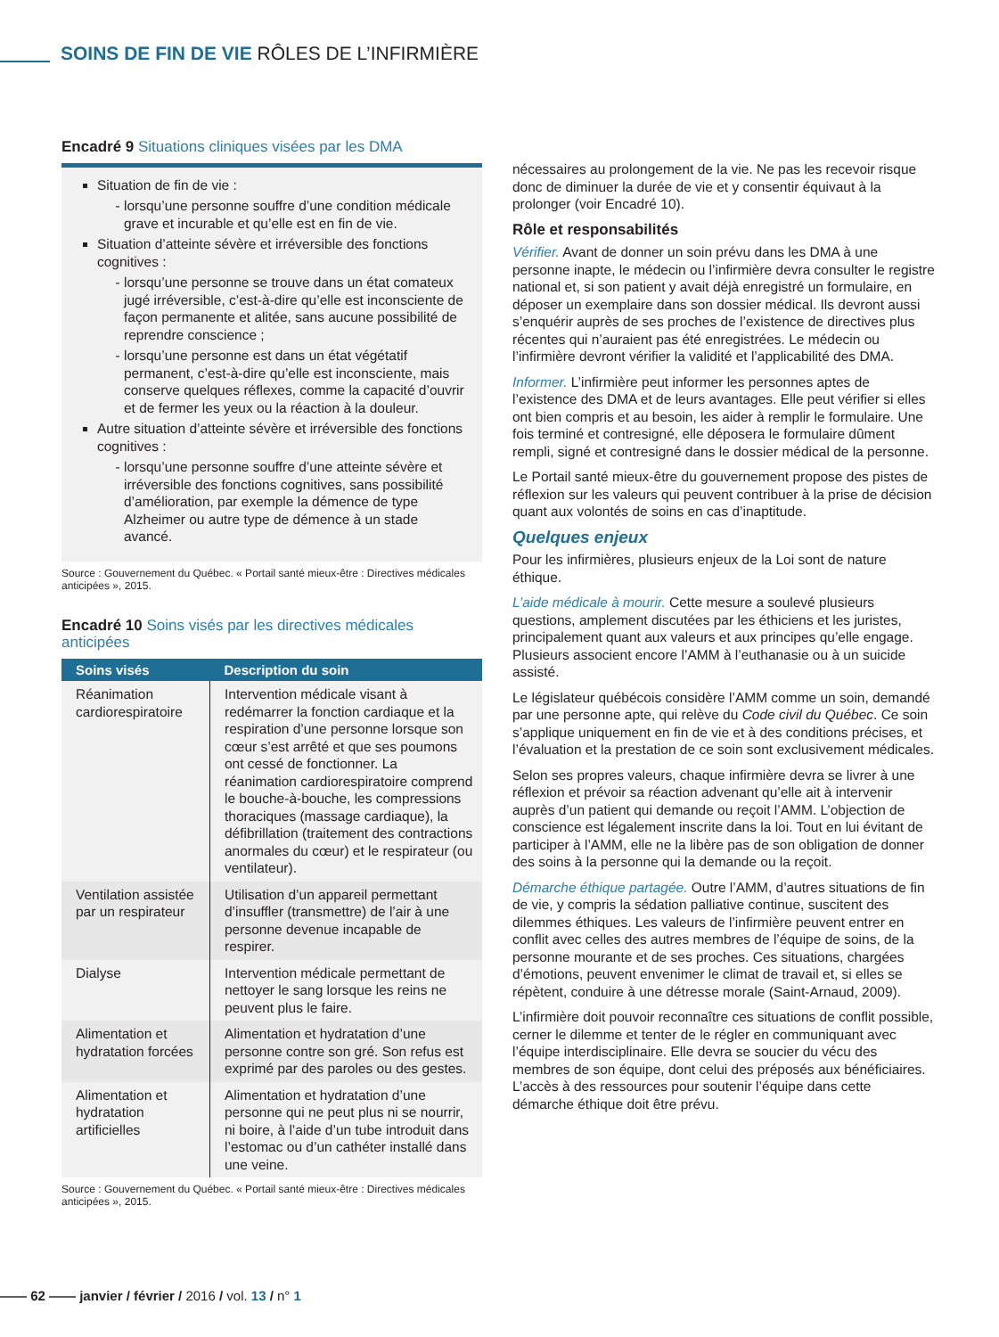SOINS DE FIN DE VIE RÔLES DE L’INFIRMIÈRE
Encadré 9 Situations cliniques visées par les DMA
Situation de fin de vie :
lorsqu’une personne souffre d’une condition médicale grave et incurable et qu’elle est en fin de vie.
Situation d’atteinte sévère et irréversible des fonctions cognitives :
lorsqu’une personne se trouve dans un état comateux jugé irréversible, c’est-à-dire qu’elle est inconsciente de façon permanente et alitée, sans aucune possibilité de reprendre conscience ;
lorsqu’une personne est dans un état végétatif permanent, c’est-à-dire qu’elle est inconsciente, mais conserve quelques réflexes, comme la capacité d’ouvrir et de fermer les yeux ou la réaction à la douleur.
Autre situation d’atteinte sévère et irréversible des fonctions cognitives :
lorsqu’une personne souffre d’une atteinte sévère et irréversible des fonctions cognitives, sans possibilité d’amélioration, par exemple la démence de type Alzheimer ou autre type de démence à un stade avancé.
Source : Gouvernement du Québec. « Portail santé mieux-être : Directives médicales anticipées », 2015.
Encadré 10 Soins visés par les directives médicales anticipées
| Soins visés | Description du soin |
| --- | --- |
| Réanimation cardiorespiratoire | Intervention médicale visant à redémarrer la fonction cardiaque et la respiration d’une personne lorsque son cœur s’est arrêté et que ses poumons ont cessé de fonctionner. La réanimation cardiorespiratoire comprend le bouche-à-bouche, les compressions thoraciques (massage cardiaque), la défibrillation (traitement des contractions anormales du cœur) et le respirateur (ou ventilateur). |
| Ventilation assistée par un respirateur | Utilisation d’un appareil permettant d’insuffler (transmettre) de l’air à une personne devenue incapable de respirer. |
| Dialyse | Intervention médicale permettant de nettoyer le sang lorsque les reins ne peuvent plus le faire. |
| Alimentation et hydratation forcées | Alimentation et hydratation d’une personne contre son gré. Son refus est exprimé par des paroles ou des gestes. |
| Alimentation et hydratation artificielles | Alimentation et hydratation d’une personne qui ne peut plus ni se nourrir, ni boire, à l’aide d’un tube introduit dans l’estomac ou d’un cathéter installé dans une veine. |
Source : Gouvernement du Québec. « Portail santé mieux-être : Directives médicales anticipées », 2015.
nécessaires au prolongement de la vie. Ne pas les recevoir risque donc de diminuer la durée de vie et y consentir équivaut à la prolonger (voir Encadré 10).
Rôle et responsabilités
Vérifier. Avant de donner un soin prévu dans les DMA à une personne inapte, le médecin ou l’infirmière devra consulter le registre national et, si son patient y avait déjà enregistré un formulaire, en déposer un exemplaire dans son dossier médical. Ils devront aussi s’enquérir auprès de ses proches de l’existence de directives plus récentes qui n’auraient pas été enregistrées. Le médecin ou l’infirmière devront vérifier la validité et l’applicabilité des DMA.
Informer. L’infirmière peut informer les personnes aptes de l’existence des DMA et de leurs avantages. Elle peut vérifier si elles ont bien compris et au besoin, les aider à remplir le formulaire. Une fois terminé et contresigné, elle déposera le formulaire dûment rempli, signé et contresigné dans le dossier médical de la personne.
Le Portail santé mieux-être du gouvernement propose des pistes de réflexion sur les valeurs qui peuvent contribuer à la prise de décision quant aux volontés de soins en cas d’inaptitude.
Quelques enjeux
Pour les infirmières, plusieurs enjeux de la Loi sont de nature éthique.
L’aide médicale à mourir. Cette mesure a soulevé plusieurs questions, amplement discutées par les éthiciens et les juristes, principalement quant aux valeurs et aux principes qu’elle engage. Plusieurs associent encore l’AMM à l’euthanasie ou à un suicide assisté.
Le législateur québécois considère l’AMM comme un soin, demandé par une personne apte, qui relève du Code civil du Québec. Ce soin s’applique uniquement en fin de vie et à des conditions précises, et l’évaluation et la prestation de ce soin sont exclusivement médicales.
Selon ses propres valeurs, chaque infirmière devra se livrer à une réflexion et prévoir sa réaction advenant qu’elle ait à intervenir auprès d’un patient qui demande ou reçoit l’AMM. L’objection de conscience est légalement inscrite dans la loi. Tout en lui évitant de participer à l’AMM, elle ne la libère pas de son obligation de donner des soins à la personne qui la demande ou la reçoit.
Démarche éthique partagée. Outre l’AMM, d’autres situations de fin de vie, y compris la sédation palliative continue, suscitent des dilemmes éthiques. Les valeurs de l’infirmière peuvent entrer en conflit avec celles des autres membres de l’équipe de soins, de la personne mourante et de ses proches. Ces situations, chargées d’émotions, peuvent envenimer le climat de travail et, si elles se répètent, conduire à une détresse morale (Saint-Arnaud, 2009).
L’infirmière doit pouvoir reconnaître ces situations de conflit possible, cerner le dilemme et tenter de le régler en communiquant avec l’équipe interdisciplinaire. Elle devra se soucier du vécu des membres de son équipe, dont celui des préposés aux bénéficiaires. L’accès à des ressources pour soutenir l’équipe dans cette démarche éthique doit être prévu.
—— 62 —— janvier / février / 2016 / vol. 13 / n° 1